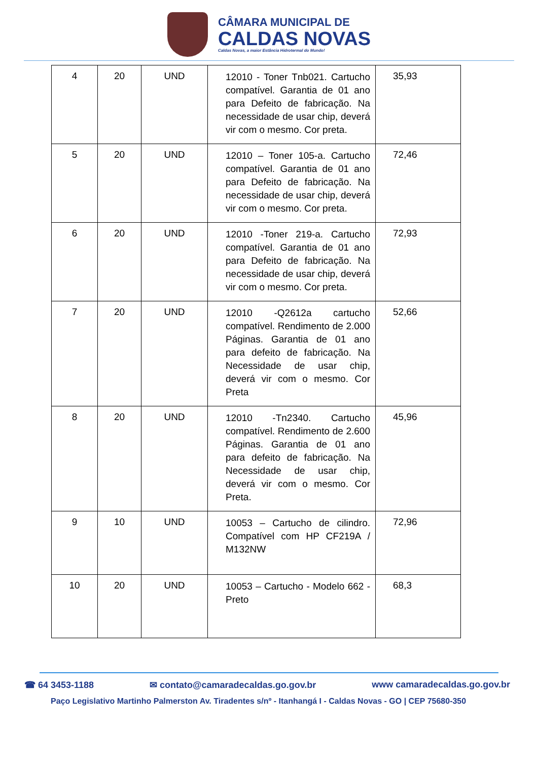CÂMARA MUNICIPAL DE
CALDAS NOVAS
Caldas Novas, a maior Estância Hidrotermal do Mundo!
| 4 | 20 | UND | 12010 - Toner Tnb021. Cartucho compatível. Garantia de 01 ano para Defeito de fabricação. Na necessidade de usar chip, deverá vir com o mesmo. Cor preta. | 35,93 |
| 5 | 20 | UND | 12010 – Toner 105-a. Cartucho compatível. Garantia de 01 ano para Defeito de fabricação. Na necessidade de usar chip, deverá vir com o mesmo. Cor preta. | 72,46 |
| 6 | 20 | UND | 12010 -Toner 219-a. Cartucho compatível. Garantia de 01 ano para Defeito de fabricação. Na necessidade de usar chip, deverá vir com o mesmo. Cor preta. | 72,93 |
| 7 | 20 | UND | 12010 -Q2612a cartucho compatível. Rendimento de 2.000 Páginas. Garantia de 01 ano para defeito de fabricação. Na Necessidade de usar chip, deverá vir com o mesmo. Cor Preta | 52,66 |
| 8 | 20 | UND | 12010 -Tn2340. Cartucho compatível. Rendimento de 2.600 Páginas. Garantia de 01 ano para defeito de fabricação. Na Necessidade de usar chip, deverá vir com o mesmo. Cor Preta. | 45,96 |
| 9 | 10 | UND | 10053 – Cartucho de cilindro. Compatível com HP CF219A / M132NW | 72,96 |
| 10 | 20 | UND | 10053 – Cartucho - Modelo 662 - Preto | 68,3 |
☎ 64 3453-1188 ✉ contato@camaradecaldas.go.gov.br www camaradecaldas.go.gov.br
Paço Legislativo Martinho Palmerston Av. Tiradentes s/nº - Itanhangá I - Caldas Novas - GO | CEP 75680-350